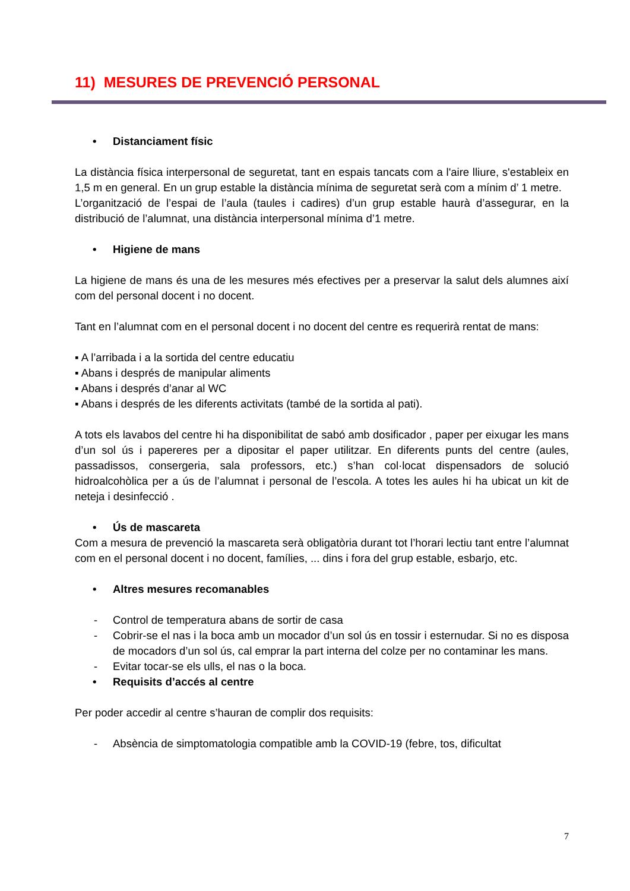11) MESURES DE PREVENCIÓ PERSONAL
• Distanciament físic
La distància física interpersonal de seguretat, tant en espais tancats com a l'aire lliure, s'estableix en 1,5 m en general. En un grup estable la distància mínima de seguretat serà com a mínim d’ 1 metre.
L’organització de l’espai de l’aula (taules i cadires) d’un grup estable haurà d’assegurar, en la distribució de l’alumnat, una distància interpersonal mínima d’1 metre.
• Higiene de mans
La higiene de mans és una de les mesures més efectives per a preservar la salut dels alumnes així com del personal docent i no docent.
Tant en l’alumnat com en el personal docent i no docent del centre es requerirà rentat de mans:
▪ A l’arribada i a la sortida del centre educatiu
▪ Abans i després de manipular aliments
▪ Abans i després d’anar al WC
▪ Abans i després de les diferents activitats (també de la sortida al pati).
A tots els lavabos del centre hi ha disponibilitat de sabó amb dosificador , paper per eixugar les mans d’un sol ús i papereres per a dipositar el paper utilitzar. En diferents punts del centre (aules, passadissos, consergeria, sala professors, etc.) s’han col·locat dispensadors de solució hidroalcohòlica per a ús de l’alumnat i personal de l’escola. A totes les aules hi ha ubicat un kit de neteja i desinfecció .
• Ús de mascareta
Com a mesura de prevenció la mascareta serà obligatòria durant tot l’horari lectiu tant entre l’alumnat com en el personal docent i no docent, famílies, ... dins i fora del grup estable, esbarjo, etc.
• Altres mesures recomanables
- Control de temperatura abans de sortir de casa
- Cobrir-se el nas i la boca amb un mocador d’un sol ús en tossir i esternudar. Si no es disposa de mocadors d’un sol ús, cal emprar la part interna del colze per no contaminar les mans.
- Evitar tocar-se els ulls, el nas o la boca.
• Requisits d’accés al centre
Per poder accedir al centre s’hauran de complir dos requisits:
- Absència de simptomatologia compatible amb la COVID-19 (febre, tos, dificultat
7